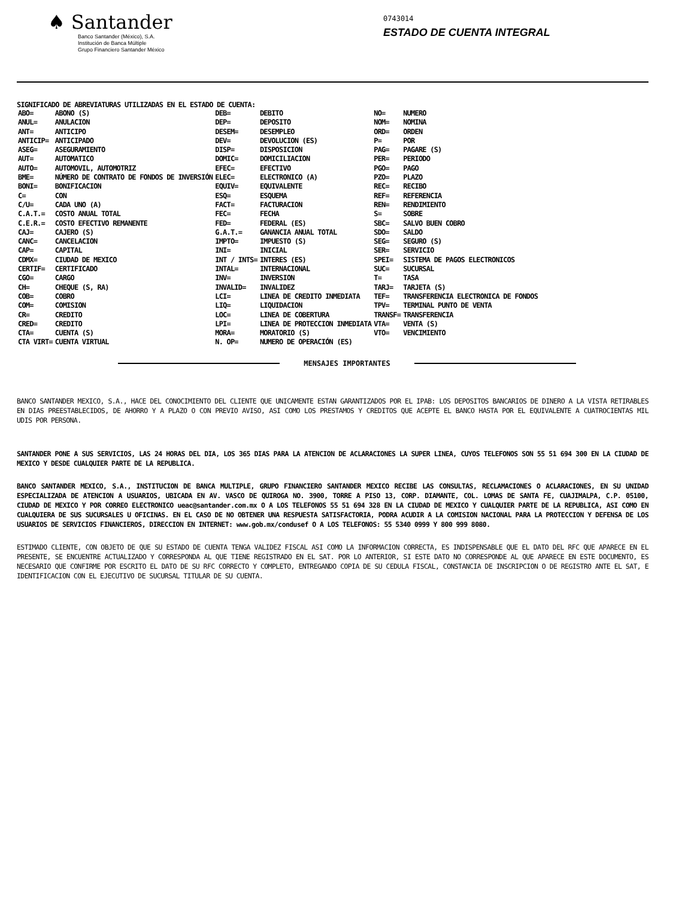♠ Santander
Banco Santander (México), S.A.
Institución de Banca Múltiple
Grupo Financiero Santander México
0743014
ESTADO DE CUENTA INTEGRAL
SIGNIFICADO DE ABREVIATURAS UTILIZADAS EN EL ESTADO DE CUENTA:
| ABO= | ABONO (S) | DEB= | DEBITO | NO= | NUMERO |
| ANUL= | ANULACION | DEP= | DEPOSITO | NOM= | NOMINA |
| ANT= | ANTICIPO | DESEM= | DESEMPLEO | ORD= | ORDEN |
| ANTICIP= | ANTICIPADO | DEV= | DEVOLUCION (ES) | P= | POR |
| ASEG= | ASEGURAMIENTO | DISP= | DISPOSICION | PAG= | PAGARE (S) |
| AUT= | AUTOMATICO | DOMIC= | DOMICILIACION | PER= | PERIODO |
| AUTO= | AUTOMOVIL, AUTOMOTRIZ | EFEC= | EFECTIVO | PGO= | PAGO |
| BME= | NÚMERO DE CONTRATO DE FONDOS DE INVERSIÓN | ELEC= | ELECTRONICO (A) | PZO= | PLAZO |
| BONI= | BONIFICACION | EQUIV= | EQUIVALENTE | REC= | RECIBO |
| C= | CON | ESQ= | ESQUEMA | REF= | REFERENCIA |
| C/U= | CADA UNO (A) | FACT= | FACTURACION | REN= | RENDIMIENTO |
| C.A.T.= | COSTO ANUAL TOTAL | FEC= | FECHA | S= | SOBRE |
| C.E.R.= | COSTO EFECTIVO REMANENTE | FED= | FEDERAL (ES) | SBC= | SALVO BUEN COBRO |
| CAJ= | CAJERO (S) | G.A.T.= | GANANCIA ANUAL TOTAL | SDO= | SALDO |
| CANC= | CANCELACION | IMPTO= | IMPUESTO (S) | SEG= | SEGURO (S) |
| CAP= | CAPITAL | INI= | INICIAL | SER= | SERVICIO |
| CDMX= | CIUDAD DE MEXICO | INT / INTS= | INTERES (ES) | SPEI= | SISTEMA DE PAGOS ELECTRONICOS |
| CERTIF= | CERTIFICADO | INTAL= | INTERNACIONAL | SUC= | SUCURSAL |
| CGO= | CARGO | INV= | INVERSION | T= | TASA |
| CH= | CHEQUE (S, RA) | INVALID= | INVALIDEZ | TARJ= | TARJETA (S) |
| COB= | COBRO | LCI= | LINEA DE CREDITO INMEDIATA | TEF= | TRANSFERENCIA ELECTRONICA DE FONDOS |
| COM= | COMISION | LIQ= | LIQUIDACION | TPV= | TERMINAL PUNTO DE VENTA |
| CR= | CREDITO | LOC= | LINEA DE COBERTURA | TRANSF= | TRANSFERENCIA |
| CRED= | CREDITO | LPI= | LINEA DE PROTECCION INMEDIATA | VTA= | VENTA (S) |
| CTA= | CUENTA (S) | MORA= | MORATORIO (S) | VTO= | VENCIMIENTO |
| CTA VIRT= | CUENTA VIRTUAL | N. OP= | NUMERO DE OPERACIÓN (ES) | | |
MENSAJES IMPORTANTES
BANCO SANTANDER MEXICO, S.A., HACE DEL CONOCIMIENTO DEL CLIENTE QUE UNICAMENTE ESTAN GARANTIZADOS POR EL IPAB: LOS DEPOSITOS BANCARIOS DE DINERO A LA VISTA RETIRABLES EN DIAS PREESTABLECIDOS, DE AHORRO Y A PLAZO O CON PREVIO AVISO, ASI COMO LOS PRESTAMOS Y CREDITOS QUE ACEPTE EL BANCO HASTA POR EL EQUIVALENTE A CUATROCIENTAS MIL UDIS POR PERSONA.
SANTANDER PONE A SUS SERVICIOS, LAS 24 HORAS DEL DIA, LOS 365 DIAS PARA LA ATENCION DE ACLARACIONES LA SUPER LINEA, CUYOS TELEFONOS SON 55 51 694 300 EN LA CIUDAD DE MEXICO Y DESDE CUALQUIER PARTE DE LA REPUBLICA.
BANCO SANTANDER MEXICO, S.A., INSTITUCION DE BANCA MULTIPLE, GRUPO FINANCIERO SANTANDER MEXICO RECIBE LAS CONSULTAS, RECLAMACIONES O ACLARACIONES, EN SU UNIDAD ESPECIALIZADA DE ATENCION A USUARIOS, UBICADA EN AV. VASCO DE QUIROGA NO. 3900, TORRE A PISO 13, CORP. DIAMANTE, COL. LOMAS DE SANTA FE, CUAJIMALPA, C.P. 05100, CIUDAD DE MEXICO Y POR CORREO ELECTRONICO ueac@santander.com.mx O A LOS TELEFONOS 55 51 694 328 EN LA CIUDAD DE MEXICO Y CUALQUIER PARTE DE LA REPUBLICA, ASI COMO EN CUALQUIERA DE SUS SUCURSALES U OFICINAS. EN EL CASO DE NO OBTENER UNA RESPUESTA SATISFACTORIA, PODRA ACUDIR A LA COMISION NACIONAL PARA LA PROTECCION Y DEFENSA DE LOS USUARIOS DE SERVICIOS FINANCIEROS, DIRECCION EN INTERNET: www.gob.mx/condusef O A LOS TELEFONOS: 55 5340 0999 Y 800 999 8080.
ESTIMADO CLIENTE, CON OBJETO DE QUE SU ESTADO DE CUENTA TENGA VALIDEZ FISCAL ASI COMO LA INFORMACION CORRECTA, ES INDISPENSABLE QUE EL DATO DEL RFC QUE APARECE EN EL PRESENTE, SE ENCUENTRE ACTUALIZADO Y CORRESPONDA AL QUE TIENE REGISTRADO EN EL SAT. POR LO ANTERIOR, SI ESTE DATO NO CORRESPONDE AL QUE APARECE EN ESTE DOCUMENTO, ES NECESARIO QUE CONFIRME POR ESCRITO EL DATO DE SU RFC CORRECTO Y COMPLETO, ENTREGANDO COPIA DE SU CEDULA FISCAL, CONSTANCIA DE INSCRIPCION O DE REGISTRO ANTE EL SAT, E IDENTIFICACION CON EL EJECUTIVO DE SUCURSAL TITULAR DE SU CUENTA.